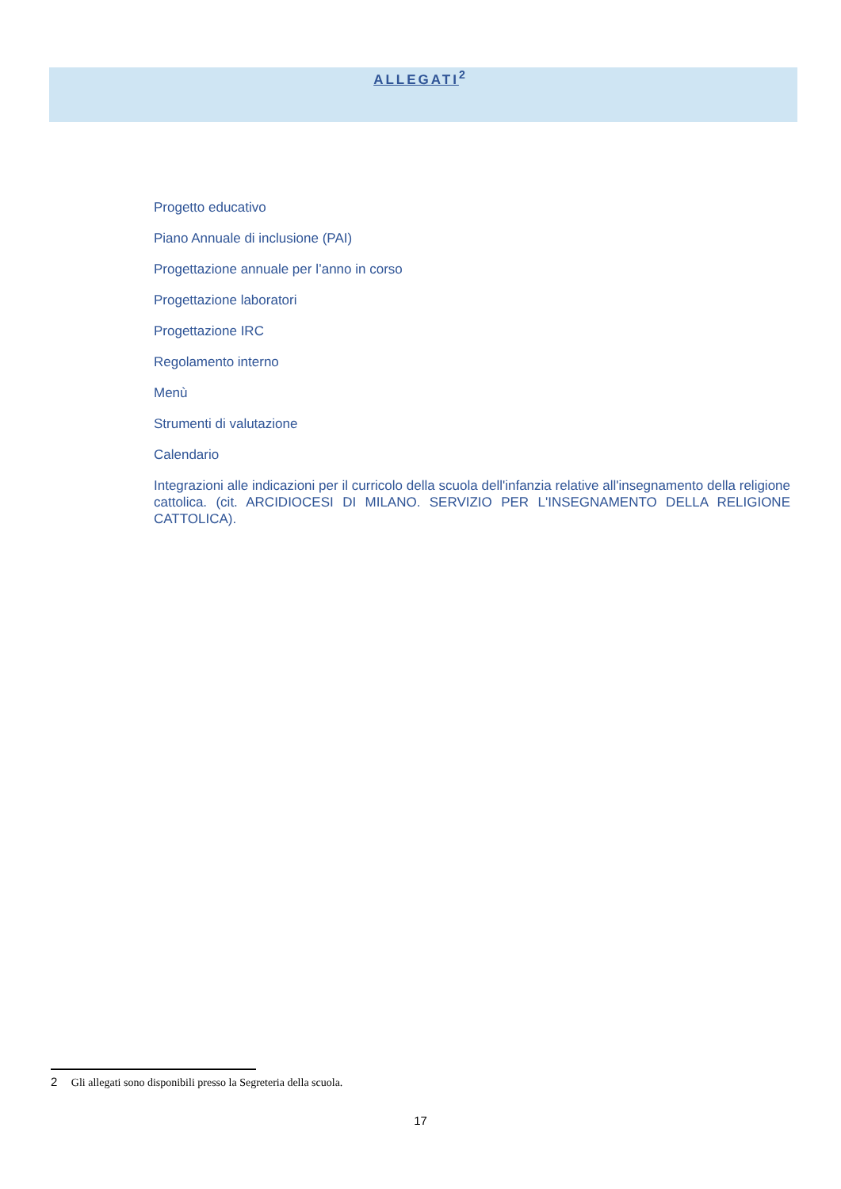ALLEGATI<sup>2</sup>
Progetto educativo
Piano Annuale di inclusione (PAI)
Progettazione annuale per l’anno in corso
Progettazione laboratori
Progettazione IRC
Regolamento interno
Menù
Strumenti di valutazione
Calendario
Integrazioni alle indicazioni per il curricolo della scuola dell'infanzia relative all'insegnamento della religione cattolica. (cit. ARCIDIOCESI DI MILANO. SERVIZIO PER L'INSEGNAMENTO DELLA RELIGIONE CATTOLICA).
<sup>2</sup> Gli allegati sono disponibili presso la Segreteria della scuola.
17